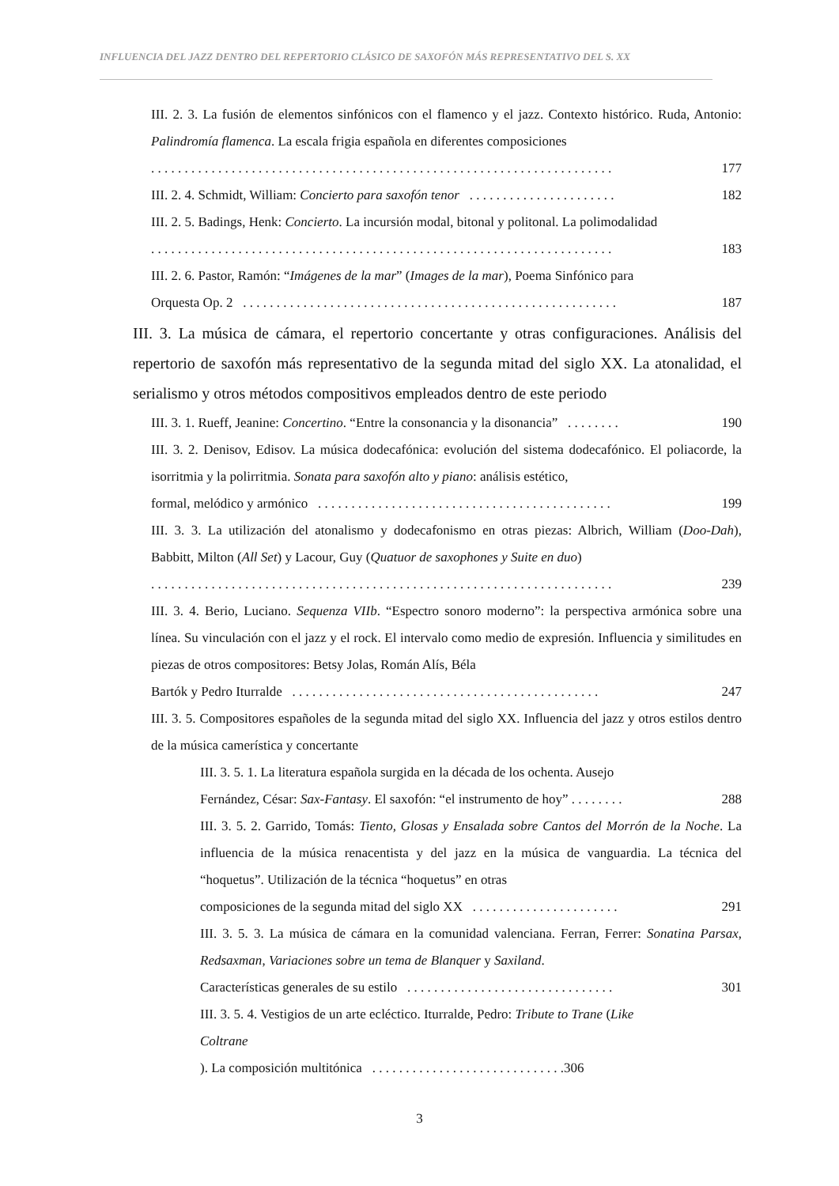INFLUENCIA DEL JAZZ DENTRO DEL REPERTORIO CLÁSICO DE SAXOFÓN MÁS REPRESENTATIVO DEL S. XX
III. 2. 3. La fusión de elementos sinfónicos con el flamenco y el jazz. Contexto histórico. Ruda, Antonio: Palindromía flamenca. La escala frigia española en diferentes composiciones
. . . . . . . . . . . . . . . . . . . . . . . . . . . . . . . . . . . . . . . . . . . . . . . . . . . . . . . . . . . . . . . . . . . . . 177
III. 2. 4. Schmidt, William: Concierto para saxofón tenor . . . . . . . . . . . . . . . . . . . . . . 182
III. 2. 5. Badings, Henk: Concierto. La incursión modal, bitonal y politonal. La polimodalidad
. . . . . . . . . . . . . . . . . . . . . . . . . . . . . . . . . . . . . . . . . . . . . . . . . . . . . . . . . . . . . . . . . . . . . 183
III. 2. 6. Pastor, Ramón: “Imágenes de la mar” (Images de la mar), Poema Sinfónico para
Orquesta Op. 2 . . . . . . . . . . . . . . . . . . . . . . . . . . . . . . . . . . . . . . . . . . . . . . . . . . . . . . . . 187
III. 3. La música de cámara, el repertorio concertante y otras configuraciones. Análisis del repertorio de saxofón más representativo de la segunda mitad del siglo XX. La atonalidad, el serialismo y otros métodos compositivos empleados dentro de este periodo
III. 3. 1. Rueff, Jeanine: Concertino. “Entre la consonancia y la disonancia” . . . . . . . . 190
III. 3. 2. Denisov, Edisov. La música dodecafónica: evolución del sistema dodecafónico. El poliacorde, la isorritmia y la polirritmia. Sonata para saxofón alto y piano: análisis estético,
formal, melódico y armónico . . . . . . . . . . . . . . . . . . . . . . . . . . . . . . . . . . . . . . . . . . . . 199
III. 3. 3. La utilización del atonalismo y dodecafonismo en otras piezas: Albrich, William (Doo-Dah), Babbitt, Milton (All Set) y Lacour, Guy (Quatuor de saxophones y Suite en duo)
. . . . . . . . . . . . . . . . . . . . . . . . . . . . . . . . . . . . . . . . . . . . . . . . . . . . . . . . . . . . . . . . . . . . . 239
III. 3. 4. Berio, Luciano. Sequenza VIIb. “Espectro sonoro moderno”: la perspectiva armónica sobre una línea. Su vinculación con el jazz y el rock. El intervalo como medio de expresión. Influencia y similitudes en piezas de otros compositores: Betsy Jolas, Román Alís, Béla
Bartók y Pedro Iturralde . . . . . . . . . . . . . . . . . . . . . . . . . . . . . . . . . . . . . . . . . . . . . . 247
III. 3. 5. Compositores españoles de la segunda mitad del siglo XX. Influencia del jazz y otros estilos dentro de la música camerística y concertante
III. 3. 5. 1. La literatura española surgida en la década de los ochenta. Ausejo
Fernández, César: Sax-Fantasy. El saxofón: “el instrumento de hoy” . . . . . . . . 288
III. 3. 5. 2. Garrido, Tomás: Tiento, Glosas y Ensalada sobre Cantos del Morrón de la Noche. La influencia de la música renacentista y del jazz en la música de vanguardia. La técnica del “hoquetus”. Utilización de la técnica “hoquetus” en otras
composiciones de la segunda mitad del siglo XX . . . . . . . . . . . . . . . . . . . . . . 291
III. 3. 5. 3. La música de cámara en la comunidad valenciana. Ferran, Ferrer: Sonatina Parsax, Redsaxman, Variaciones sobre un tema de Blanquer y Saxiland.
Características generales de su estilo . . . . . . . . . . . . . . . . . . . . . . . . . . . . . . . 301
III. 3. 5. 4. Vestigios de un arte ecléctico. Iturralde, Pedro: Tribute to Trane (Like
Coltrane). La composición multitónica . . . . . . . . . . . . . . . . . . . . . . . . . . . . .306
3